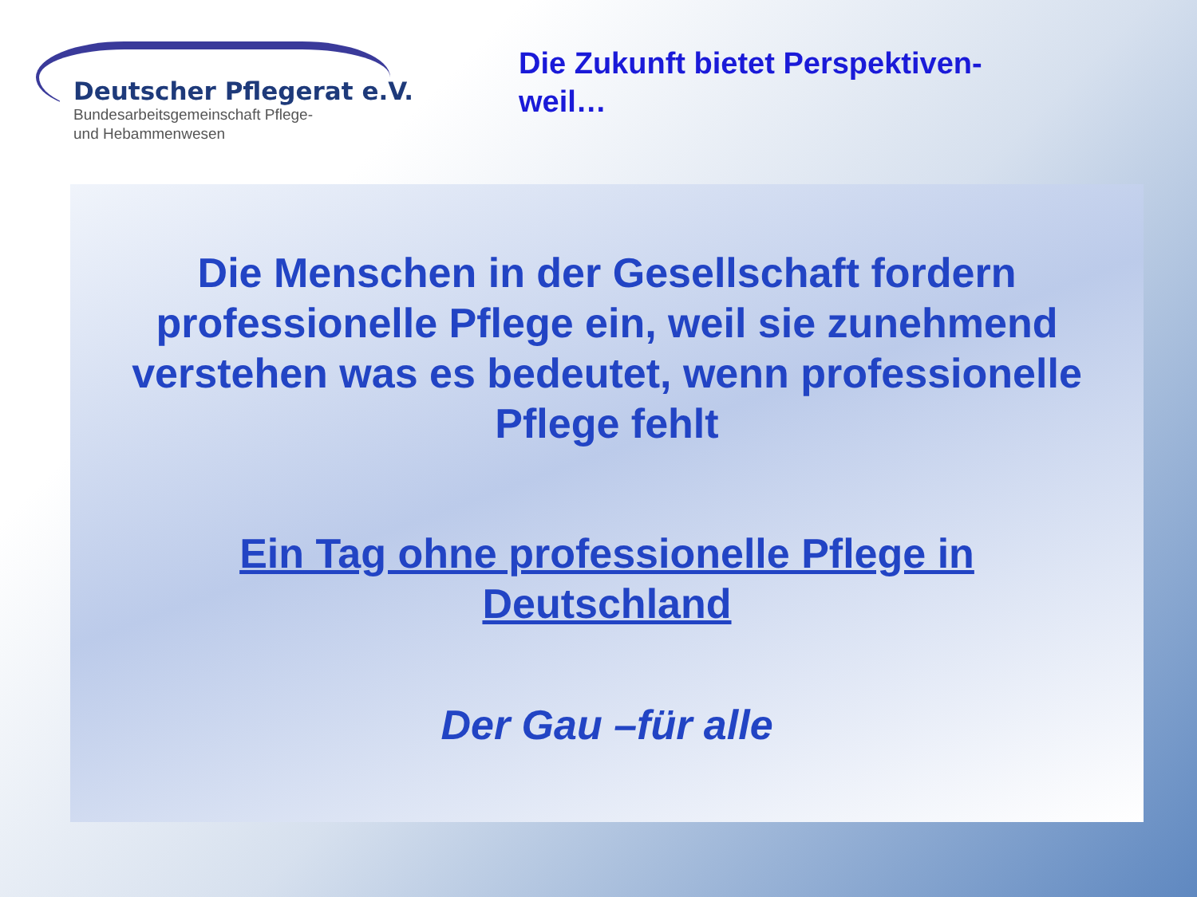Deutscher Pflegerat e.V.
Bundesarbeitsgemeinschaft Pflege-
und Hebammenwesen
Die Zukunft bietet Perspektiven-
weil…
Die Menschen in der Gesellschaft fordern professionelle Pflege ein, weil sie zunehmend verstehen was es bedeutet, wenn professionelle Pflege fehlt
Ein Tag ohne professionelle Pflege in Deutschland
Der Gau –für alle